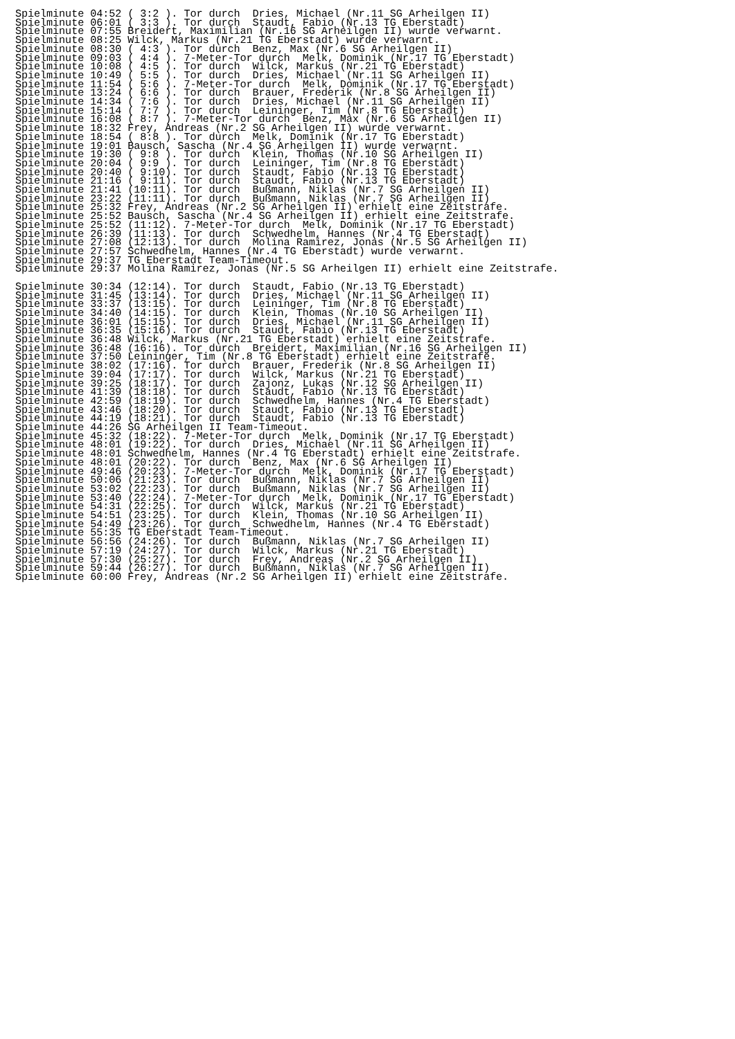Spielminute 04:52 ( 3:2 ). Tor durch  Dries, Michael (Nr.11 SG Arheilgen II)
Spielminute 06:01 ( 3:3 ). Tor durch  Staudt, Fabio (Nr.13 TG Eberstadt)
Spielminute 07:55 Breidert, Maximilian (Nr.16 SG Arheilgen II) wurde verwarnt.
Spielminute 08:25 Wilck, Markus (Nr.21 TG Eberstadt) wurde verwarnt.
Spielminute 08:30 ( 4:3 ). Tor durch  Benz, Max (Nr.6 SG Arheilgen II)
Spielminute 09:03 ( 4:4 ). 7-Meter-Tor durch  Melk, Dominik (Nr.17 TG Eberstadt)
Spielminute 10:08 ( 4:5 ). Tor durch  Wilck, Markus (Nr.21 TG Eberstadt)
Spielminute 10:49 ( 5:5 ). Tor durch  Dries, Michael (Nr.11 SG Arheilgen II)
Spielminute 11:54 ( 5:6 ). 7-Meter-Tor durch  Melk, Dominik (Nr.17 TG Eberstadt)
Spielminute 13:24 ( 6:6 ). Tor durch  Brauer, Frederik (Nr.8 SG Arheilgen II)
Spielminute 14:34 ( 7:6 ). Tor durch  Dries, Michael (Nr.11 SG Arheilgen II)
Spielminute 15:14 ( 7:7 ). Tor durch  Leininger, Tim (Nr.8 TG Eberstadt)
Spielminute 16:08 ( 8:7 ). 7-Meter-Tor durch  Benz, Max (Nr.6 SG Arheilgen II)
Spielminute 18:32 Frey, Andreas (Nr.2 SG Arheilgen II) wurde verwarnt.
Spielminute 18:54 ( 8:8 ). Tor durch  Melk, Dominik (Nr.17 TG Eberstadt)
Spielminute 19:01 Bausch, Sascha (Nr.4 SG Arheilgen II) wurde verwarnt.
Spielminute 19:30 ( 9:8 ). Tor durch  Klein, Thomas (Nr.10 SG Arheilgen II)
Spielminute 20:04 ( 9:9 ). Tor durch  Leininger, Tim (Nr.8 TG Eberstadt)
Spielminute 20:40 ( 9:10). Tor durch  Staudt, Fabio (Nr.13 TG Eberstadt)
Spielminute 21:16 ( 9:11). Tor durch  Staudt, Fabio (Nr.13 TG Eberstadt)
Spielminute 21:41 (10:11). Tor durch  Bußmann, Niklas (Nr.7 SG Arheilgen II)
Spielminute 23:22 (11:11). Tor durch  Bußmann, Niklas (Nr.7 SG Arheilgen II)
Spielminute 25:32 Frey, Andreas (Nr.2 SG Arheilgen II) erhielt eine Zeitstrafe.
Spielminute 25:52 Bausch, Sascha (Nr.4 SG Arheilgen II) erhielt eine Zeitstrafe.
Spielminute 25:52 (11:12). 7-Meter-Tor durch  Melk, Dominik (Nr.17 TG Eberstadt)
Spielminute 26:39 (11:13). Tor durch  Schwedhelm, Hannes (Nr.4 TG Eberstadt)
Spielminute 27:08 (12:13). Tor durch  Molina Ramirez, Jonas (Nr.5 SG Arheilgen II)
Spielminute 27:57 Schwedhelm, Hannes (Nr.4 TG Eberstadt) wurde verwarnt.
Spielminute 29:37 TG Eberstadt Team-Timeout.
Spielminute 29:37 Molina Ramirez, Jonas (Nr.5 SG Arheilgen II) erhielt eine Zeitstrafe.

Spielminute 30:34 (12:14). Tor durch  Staudt, Fabio (Nr.13 TG Eberstadt)
Spielminute 31:45 (13:14). Tor durch  Dries, Michael (Nr.11 SG Arheilgen II)
Spielminute 33:37 (13:15). Tor durch  Leininger, Tim (Nr.8 TG Eberstadt)
Spielminute 34:40 (14:15). Tor durch  Klein, Thomas (Nr.10 SG Arheilgen II)
Spielminute 36:01 (15:15). Tor durch  Dries, Michael (Nr.11 SG Arheilgen II)
Spielminute 36:35 (15:16). Tor durch  Staudt, Fabio (Nr.13 TG Eberstadt)
Spielminute 36:48 Wilck, Markus (Nr.21 TG Eberstadt) erhielt eine Zeitstrafe.
Spielminute 36:48 (16:16). Tor durch  Breidert, Maximilian (Nr.16 SG Arheilgen II)
Spielminute 37:50 Leininger, Tim (Nr.8 TG Eberstadt) erhielt eine Zeitstrafe.
Spielminute 38:02 (17:16). Tor durch  Brauer, Frederik (Nr.8 SG Arheilgen II)
Spielminute 39:04 (17:17). Tor durch  Wilck, Markus (Nr.21 TG Eberstadt)
Spielminute 39:25 (18:17). Tor durch  Zajonz, Lukas (Nr.12 SG Arheilgen II)
Spielminute 41:39 (18:18). Tor durch  Staudt, Fabio (Nr.13 TG Eberstadt)
Spielminute 42:59 (18:19). Tor durch  Schwedhelm, Hannes (Nr.4 TG Eberstadt)
Spielminute 43:46 (18:20). Tor durch  Staudt, Fabio (Nr.13 TG Eberstadt)
Spielminute 44:19 (18:21). Tor durch  Staudt, Fabio (Nr.13 TG Eberstadt)
Spielminute 44:26 SG Arheilgen II Team-Timeout.
Spielminute 45:32 (18:22). 7-Meter-Tor durch  Melk, Dominik (Nr.17 TG Eberstadt)
Spielminute 48:01 (19:22). Tor durch  Dries, Michael (Nr.11 SG Arheilgen II)
Spielminute 48:01 Schwedhelm, Hannes (Nr.4 TG Eberstadt) erhielt eine Zeitstrafe.
Spielminute 48:01 (20:22). Tor durch  Benz, Max (Nr.6 SG Arheilgen II)
Spielminute 49:46 (20:23). 7-Meter-Tor durch  Melk, Dominik (Nr.17 TG Eberstadt)
Spielminute 50:06 (21:23). Tor durch  Bußmann, Niklas (Nr.7 SG Arheilgen II)
Spielminute 53:02 (22:23). Tor durch  Bußmann, Niklas (Nr.7 SG Arheilgen II)
Spielminute 53:40 (22:24). 7-Meter-Tor durch  Melk, Dominik (Nr.17 TG Eberstadt)
Spielminute 54:31 (22:25). Tor durch  Wilck, Markus (Nr.21 TG Eberstadt)
Spielminute 54:51 (23:25). Tor durch  Klein, Thomas (Nr.10 SG Arheilgen II)
Spielminute 54:49 (23:26). Tor durch  Schwedhelm, Hannes (Nr.4 TG Eberstadt)
Spielminute 55:35 TG Eberstadt Team-Timeout.
Spielminute 56:56 (24:26). Tor durch  Bußmann, Niklas (Nr.7 SG Arheilgen II)
Spielminute 57:19 (24:27). Tor durch  Wilck, Markus (Nr.21 TG Eberstadt)
Spielminute 57:30 (25:27). Tor durch  Frey, Andreas (Nr.2 SG Arheilgen II)
Spielminute 59:44 (26:27). Tor durch  Bußmann, Niklas (Nr.7 SG Arheilgen II)
Spielminute 60:00 Frey, Andreas (Nr.2 SG Arheilgen II) erhielt eine Zeitstrafe.